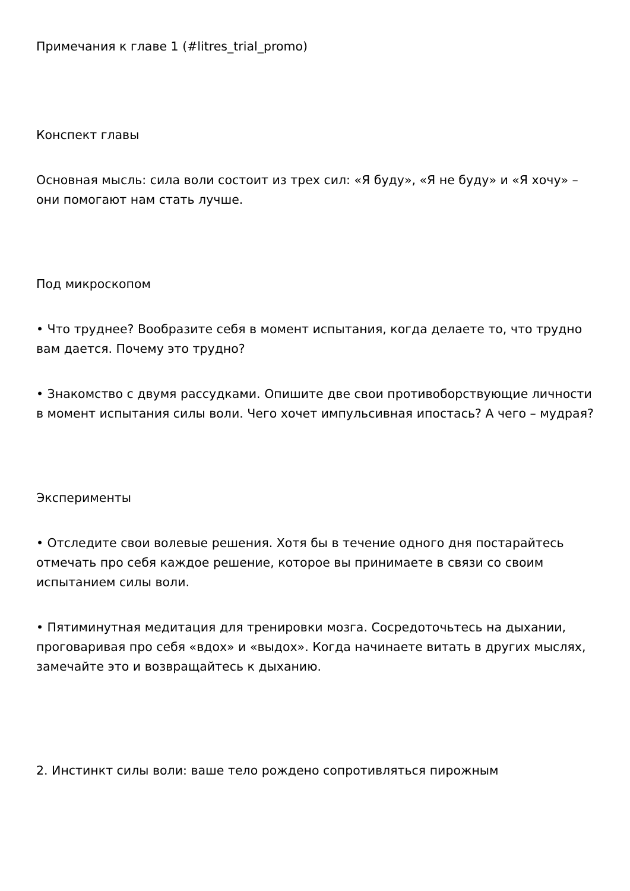Примечания к главе 1 (#litres_trial_promo)
Конспект главы
Основная мысль: сила воли состоит из трех сил: «Я буду», «Я не буду» и «Я хочу» – они помогают нам стать лучше.
Под микроскопом
• Что труднее? Вообразите себя в момент испытания, когда делаете то, что трудно вам дается. Почему это трудно?
• Знакомство с двумя рассудками. Опишите две свои противоборствующие личности в момент испытания силы воли. Чего хочет импульсивная ипостась? А чего – мудрая?
Эксперименты
• Отследите свои волевые решения. Хотя бы в течение одного дня постарайтесь отмечать про себя каждое решение, которое вы принимаете в связи со своим испытанием силы воли.
• Пятиминутная медитация для тренировки мозга. Сосредоточьтесь на дыхании, проговаривая про себя «вдох» и «выдох». Когда начинаете витать в других мыслях, замечайте это и возвращайтесь к дыханию.
2. Инстинкт силы воли: ваше тело рождено сопротивляться пирожным